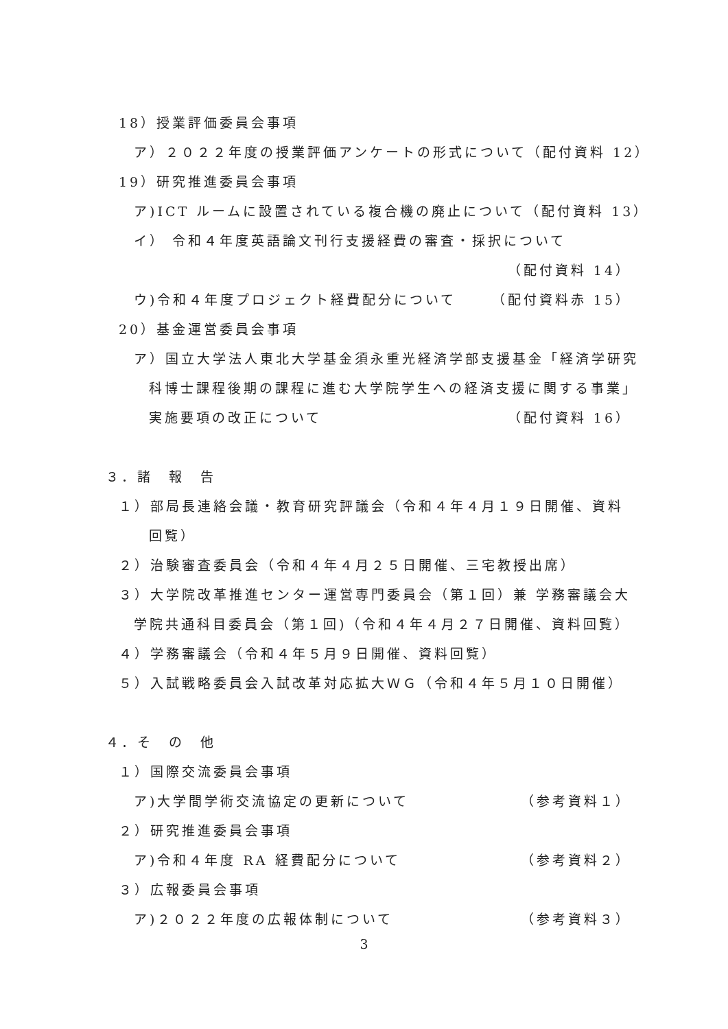18）授業評価委員会事項
ア）２０２２年度の授業評価アンケートの形式について （配付資料 12）
19）研究推進委員会事項
ア)ICT ルームに設置されている複合機の廃止について （配付資料 13）
イ） 令和４年度英語論文刊行支援経費の審査・採択について
（配付資料 14）
ウ)令和４年度プロジェクト経費配分について （配付資料赤 15）
20）基金運営委員会事項
ア）国立大学法人東北大学基金須永重光経済学部支援基金「経済学研究
科博士課程後期の課程に進む大学院学生への経済支援に関する事業」
実施要項の改正について （配付資料 16）
３．諸　報　告
１）部局長連絡会議・教育研究評議会（令和４年４月１９日開催、資料
回覧）
２）治験審査委員会（令和４年４月２５日開催、三宅教授出席）
３）大学院改革推進センター運営専門委員会（第１回）兼 学務審議会大
学院共通科目委員会（第１回)（令和４年４月２７日開催、資料回覧）
４）学務審議会（令和４年５月９日開催、資料回覧）
５）入試戦略委員会入試改革対応拡大ＷＧ（令和４年５月１０日開催）
４．そ　の　他
１）国際交流委員会事項
ア)大学間学術交流協定の更新について （参考資料１）
２）研究推進委員会事項
ア)令和４年度 RA 経費配分について （参考資料２）
３）広報委員会事項
ア)２０２２年度の広報体制について （参考資料３）
3